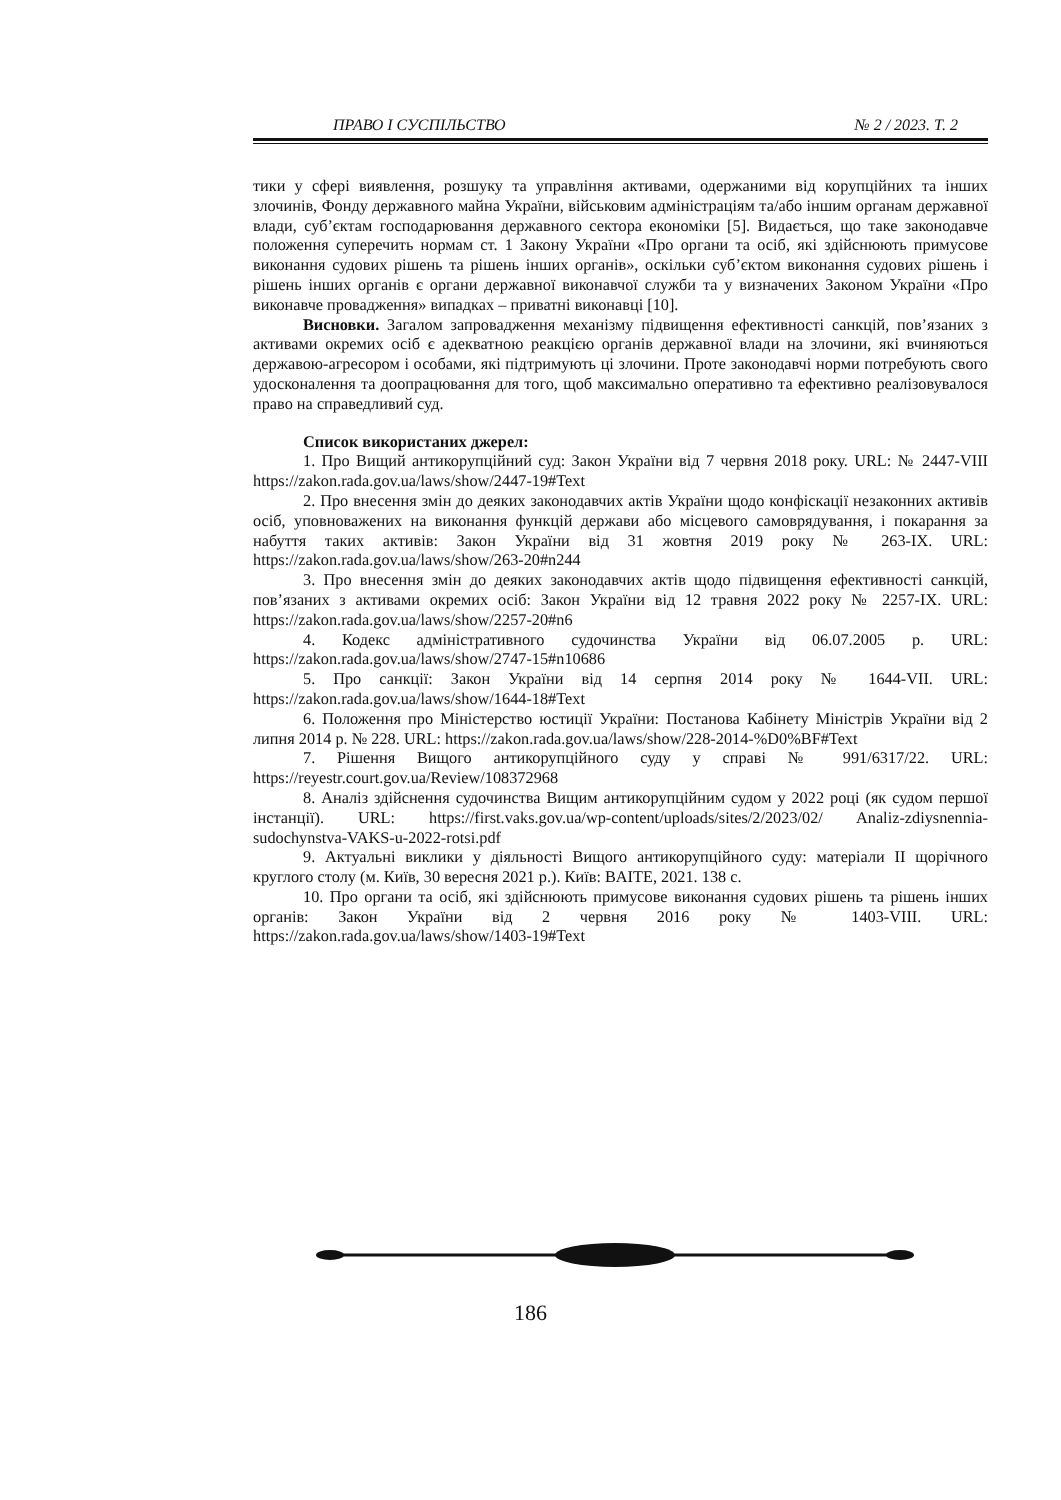ПРАВО І СУСПІЛЬСТВО № 2 / 2023. Т. 2
тики у сфері виявлення, розшуку та управління активами, одержаними від корупційних та інших злочинів, Фонду державного майна України, військовим адміністраціям та/або іншим органам державної влади, суб’єктам господарювання державного сектора економіки [5]. Видається, що таке законодавче положення суперечить нормам ст. 1 Закону України «Про органи та осіб, які здійснюють примусове виконання судових рішень та рішень інших органів», оскільки суб’єктом виконання судових рішень і рішень інших органів є органи державної виконавчої служби та у визначених Законом України «Про виконавче провадження» випадках – приватні виконавці [10].
Висновки. Загалом запровадження механізму підвищення ефективності санкцій, пов’язаних з активами окремих осіб є адекватною реакцією органів державної влади на злочини, які вчиняються державою-агресором і особами, які підтримують ці злочини. Проте законодавчі норми потребують свого удосконалення та доопрацювання для того, щоб максимально оперативно та ефективно реалізовувалося право на справедливий суд.
Список використаних джерел:
1. Про Вищий антикорупційний суд: Закон України від 7 червня 2018 року. URL: № 2447-VIII https://zakon.rada.gov.ua/laws/show/2447-19#Text
2. Про внесення змін до деяких законодавчих актів України щодо конфіскації незаконних активів осіб, уповноважених на виконання функцій держави або місцевого самоврядування, і покарання за набуття таких активів: Закон України від 31 жовтня 2019 року № 263-IX. URL: https://zakon.rada.gov.ua/laws/show/263-20#n244
3. Про внесення змін до деяких законодавчих актів щодо підвищення ефективності санкцій, пов’язаних з активами окремих осіб: Закон України від 12 травня 2022 року № 2257-IX. URL: https://zakon.rada.gov.ua/laws/show/2257-20#n6
4. Кодекс адміністративного судочинства України від 06.07.2005 р. URL: https://zakon.rada.gov.ua/laws/show/2747-15#n10686
5. Про санкції: Закон України від 14 серпня 2014 року № 1644-VII. URL: https://zakon.rada.gov.ua/laws/show/1644-18#Text
6. Положення про Міністерство юстиції України: Постанова Кабінету Міністрів України від 2 липня 2014 р. № 228. URL: https://zakon.rada.gov.ua/laws/show/228-2014-%D0%BF#Text
7. Рішення Вищого антикорупційного суду у справі № 991/6317/22. URL: https://reyestr.court.gov.ua/Review/108372968
8. Аналіз здійснення судочинства Вищим антикорупційним судом у 2022 році (як судом першої інстанції). URL: https://first.vaks.gov.ua/wp-content/uploads/sites/2/2023/02/ Analiz-zdiysnennia-sudochynstva-VAKS-u-2022-rotsi.pdf
9. Актуальні виклики у діяльності Вищого антикорупційного суду: матеріали II щорічного круглого столу (м. Київ, 30 вересня 2021 р.). Київ: BAITE, 2021. 138 с.
10. Про органи та осіб, які здійснюють примусове виконання судових рішень та рішень інших органів: Закон України від 2 червня 2016 року № 1403-VIII. URL: https://zakon.rada.gov.ua/laws/show/1403-19#Text
186